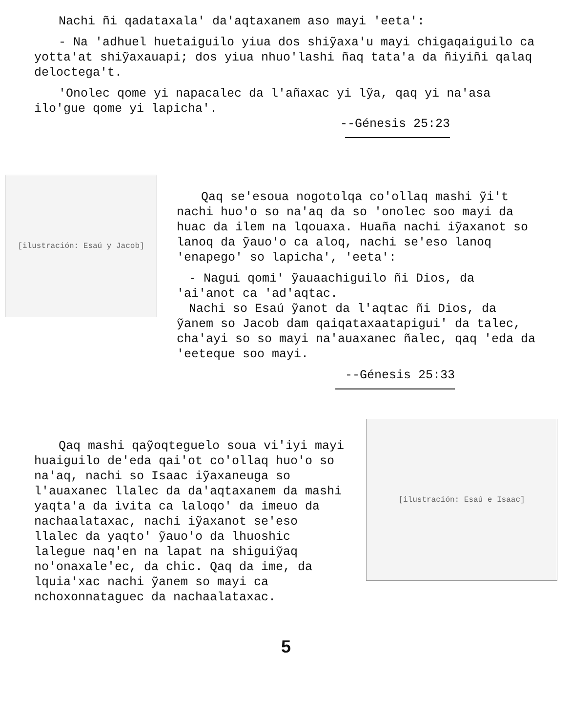Nachi ñi qadataxala' da'aqtaxanem aso mayi 'eeta':
- Na 'adhuel huetaiguilo yiua dos shiỹaxa'u mayi chigaqaiguilo ca yotta'at shiỹaxauapi; dos yiua nhuo'lashi ñaq tata'a da ñiyiñi qalaq deloctega't.
'Onolec qome yi napacalec da l'añaxac yi lỹa, qaq yi na'asa ilo'gue qome yi lapicha'.
--Génesis 25:23
[ilustración: Esaú y Jacob]
Qaq se'esoua nogotolqa co'ollaq mashi ỹi't nachi huo'o so na'aq da so 'onolec soo mayi da huac da ilem na lqouaxa. Huaña nachi iỹaxanot so lanoq da ỹauo'o ca aloq, nachi se'eso lanoq 'enapego' so lapicha', 'eeta':
- Nagui qomi' ỹauaachiguilo ñi Dios, da 'ai'anot ca 'ad'aqtac.
Nachi so Esaú ỹanot da l'aqtac ñi Dios, da ỹanem so Jacob dam qaiqataxaatapigui' da talec, cha'ayi so so mayi na'auaxanec ñalec, qaq 'eda da 'eeteque soo mayi.
--Génesis 25:33
Qaq mashi qaỹoqteguelo soua vi'iyi mayi huaiguilo de'eda qai'ot co'ollaq huo'o so na'aq, nachi so Isaac iỹaxaneuga so l'auaxanec llalec da da'aqtaxanem da mashi yaqta'a da ivita ca laloqo' da imeuo da nachaalataxac, nachi iỹaxanot se'eso llalec da yaqto' ỹauo'o da lhuoshic lalegue naq'en na lapat na shiguiỹaq no'onaxale'ec, da chic. Qaq da ime, da lquia'xac nachi ỹanem so mayi ca nchoxonnataguec da nachaalataxac.
[ilustración: Esaú e Isaac]
5